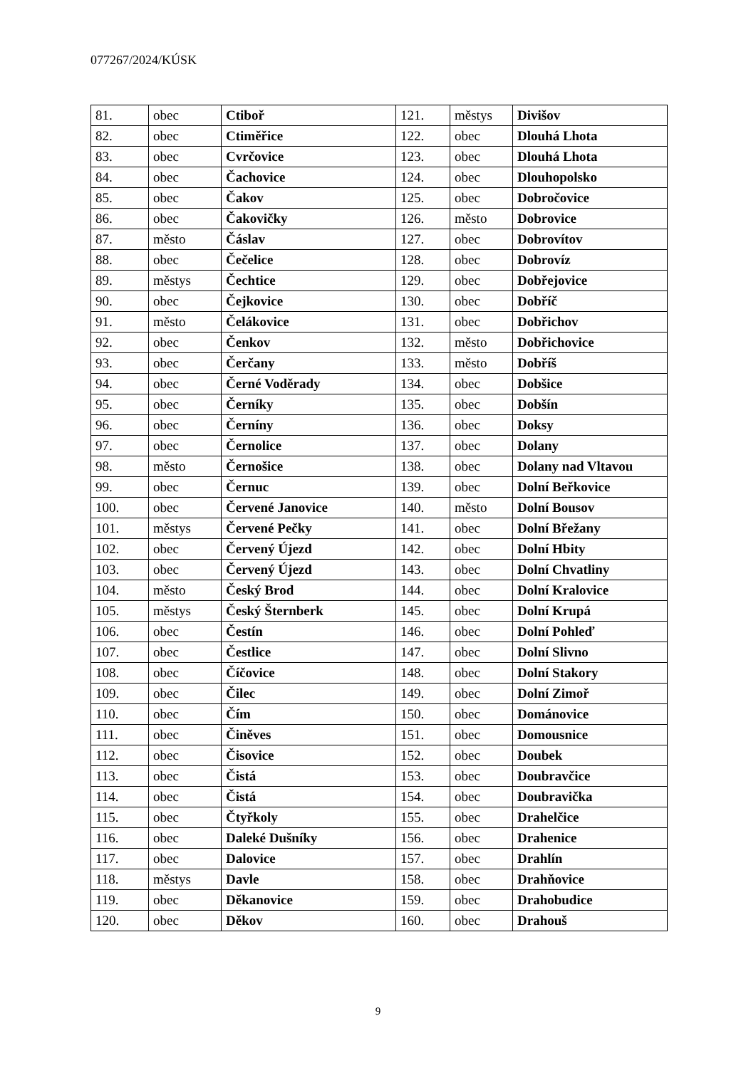077267/2024/KÚSK
| 81. | obec | Ctiboř | 121. | městys | Divišov |
| 82. | obec | Ctiměřice | 122. | obec | Dlouhá Lhota |
| 83. | obec | Cvrčovice | 123. | obec | Dlouhá Lhota |
| 84. | obec | Čachovice | 124. | obec | Dlouhopolsko |
| 85. | obec | Čakov | 125. | obec | Dobročovice |
| 86. | obec | Čakovičky | 126. | město | Dobrovice |
| 87. | město | Čáslav | 127. | obec | Dobrovítov |
| 88. | obec | Čečelice | 128. | obec | Dobrovíz |
| 89. | městys | Čechtice | 129. | obec | Dobřejovice |
| 90. | obec | Čejkovice | 130. | obec | Dobříč |
| 91. | město | Čelákovice | 131. | obec | Dobřichov |
| 92. | obec | Čenkov | 132. | město | Dobřichovice |
| 93. | obec | Čerčany | 133. | město | Dobříš |
| 94. | obec | Černé Voděrady | 134. | obec | Dobšice |
| 95. | obec | Černíky | 135. | obec | Dobšín |
| 96. | obec | Černíny | 136. | obec | Doksy |
| 97. | obec | Černolice | 137. | obec | Dolany |
| 98. | město | Černošice | 138. | obec | Dolany nad Vltavou |
| 99. | obec | Černuc | 139. | obec | Dolní Beřkovice |
| 100. | obec | Červené Janovice | 140. | město | Dolní Bousov |
| 101. | městys | Červené Pečky | 141. | obec | Dolní Břežany |
| 102. | obec | Červený Újezd | 142. | obec | Dolní Hbity |
| 103. | obec | Červený Újezd | 143. | obec | Dolní Chvatliny |
| 104. | město | Český Brod | 144. | obec | Dolní Kralovice |
| 105. | městys | Český Šternberk | 145. | obec | Dolní Krupá |
| 106. | obec | Čestín | 146. | obec | Dolní Pohleď |
| 107. | obec | Čestlice | 147. | obec | Dolní Slivno |
| 108. | obec | Číčovice | 148. | obec | Dolní Stakory |
| 109. | obec | Čilec | 149. | obec | Dolní Zimoř |
| 110. | obec | Čím | 150. | obec | Dománovice |
| 111. | obec | Činěves | 151. | obec | Domousnice |
| 112. | obec | Čisovice | 152. | obec | Doubek |
| 113. | obec | Čistá | 153. | obec | Doubravčice |
| 114. | obec | Čistá | 154. | obec | Doubravička |
| 115. | obec | Čtyřkoly | 155. | obec | Drahelčice |
| 116. | obec | Daleké Dušníky | 156. | obec | Drahenice |
| 117. | obec | Dalovice | 157. | obec | Drahlín |
| 118. | městys | Davle | 158. | obec | Drahňovice |
| 119. | obec | Děkanovice | 159. | obec | Drahobudice |
| 120. | obec | Děkov | 160. | obec | Drahouš |
9